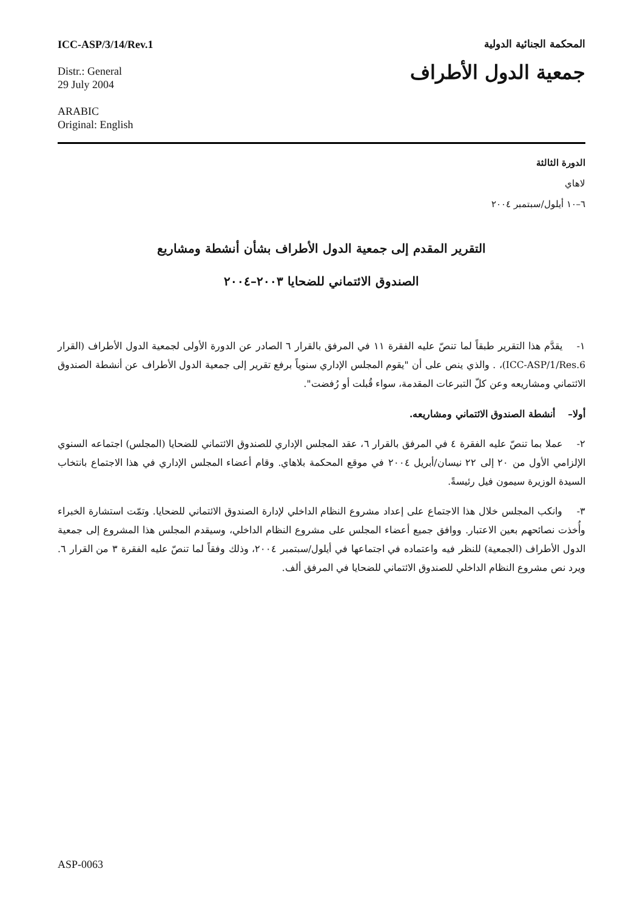ICC-ASP/3/14/Rev.1
Distr.: General
29 July 2004
ARABIC
Original: English
المحكمة الجنائية الدولية
جمعية الدول الأطراف
الدورة الثالثة
لاهاي
٦–١٠ أيلول/سبتمبر ٢٠٠٤
التقرير المقدم إلى جمعية الدول الأطراف بشأن أنشطة ومشاريع
الصندوق الائتماني للضحايا ٢٠٠٣–٢٠٠٤
١- يقدَّم هذا التقرير طبقاً لما تنصّ عليه الفقرة ١١ في المرفق بالقرار ٦ الصادر عن الدورة الأولى لجمعية الدول الأطراف (القرار ICC-ASP/1/Res.6)، . والذي ينص على أن "يقوم المجلس الإداري سنوياً برفع تقرير إلى جمعية الدول الأطراف عن أنشطة الصندوق الائتماني ومشاريعه وعن كلّ التبرعات المقدمة، سواء قُبلت أو رُفضت".
أولا– أنشطة الصندوق الائتماني ومشاريعه.
٢- عملا بما تنصّ عليه الفقرة ٤ في المرفق بالقرار ٦، عقد المجلس الإداري للصندوق الائتماني للضحايا (المجلس) اجتماعه السنوي الإلزامي الأول من ٢٠ إلى ٢٢ نيسان/أبريل ٢٠٠٤ في موقع المحكمة بلاهاي. وقام أعضاء المجلس الإداري في هذا الاجتماع بانتخاب السيدة الوزيرة سيمون فيل رئيسةً.
٣- وانكب المجلس خلال هذا الاجتماع على إعداد مشروع النظام الداخلي لإدارة الصندوق الائتماني للضحايا. وتمّت استشارة الخبراء وأُخذت نصائحهم بعين الاعتبار. ووافق جميع أعضاء المجلس على مشروع النظام الداخلي، وسيقدم المجلس هذا المشروع إلى جمعية الدول الأطراف (الجمعية) للنظر فيه واعتماده في اجتماعها في أيلول/سبتمبر ٢٠٠٤، وذلك وفقاً لما تنصّ عليه الفقرة ٣ من القرار ٦. ويرد نص مشروع النظام الداخلي للصندوق الائتماني للضحايا في المرفق ألف.
ASP-0063